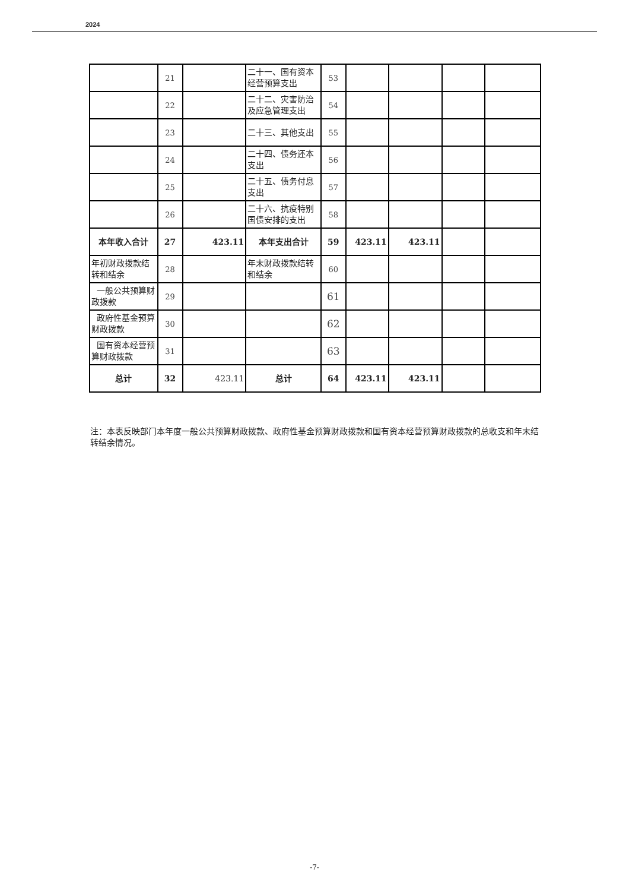2024
| | 21 | | 二十一、国有资本经营预算支出 | 53 | | | | |
| | 22 | | 二十二、灾害防治及应急管理支出 | 54 | | | | |
| | 23 | | 二十三、其他支出 | 55 | | | | |
| | 24 | | 二十四、债务还本支出 | 56 | | | | |
| | 25 | | 二十五、债务付息支出 | 57 | | | | |
| | 26 | | 二十六、抗疫特别国债安排的支出 | 58 | | | | |
| 本年收入合计 | 27 | 423.11 | 本年支出合计 | 59 | 423.11 | 423.11 | | |
| 年初财政拨款结转和结余 | 28 | | 年末财政拨款结转和结余 | 60 | | | | |
| 一般公共预算财政拨款 | 29 | | | 61 | | | | |
| 政府性基金预算财政拨款 | 30 | | | 62 | | | | |
| 国有资本经营预算财政拨款 | 31 | | | 63 | | | | |
| 总计 | 32 | 423.11 | 总计 | 64 | 423.11 | 423.11 | | |
注：本表反映部门本年度一般公共预算财政拨款、政府性基金预算财政拨款和国有资本经营预算财政拨款的总收支和年末结转结余情况。
-7-